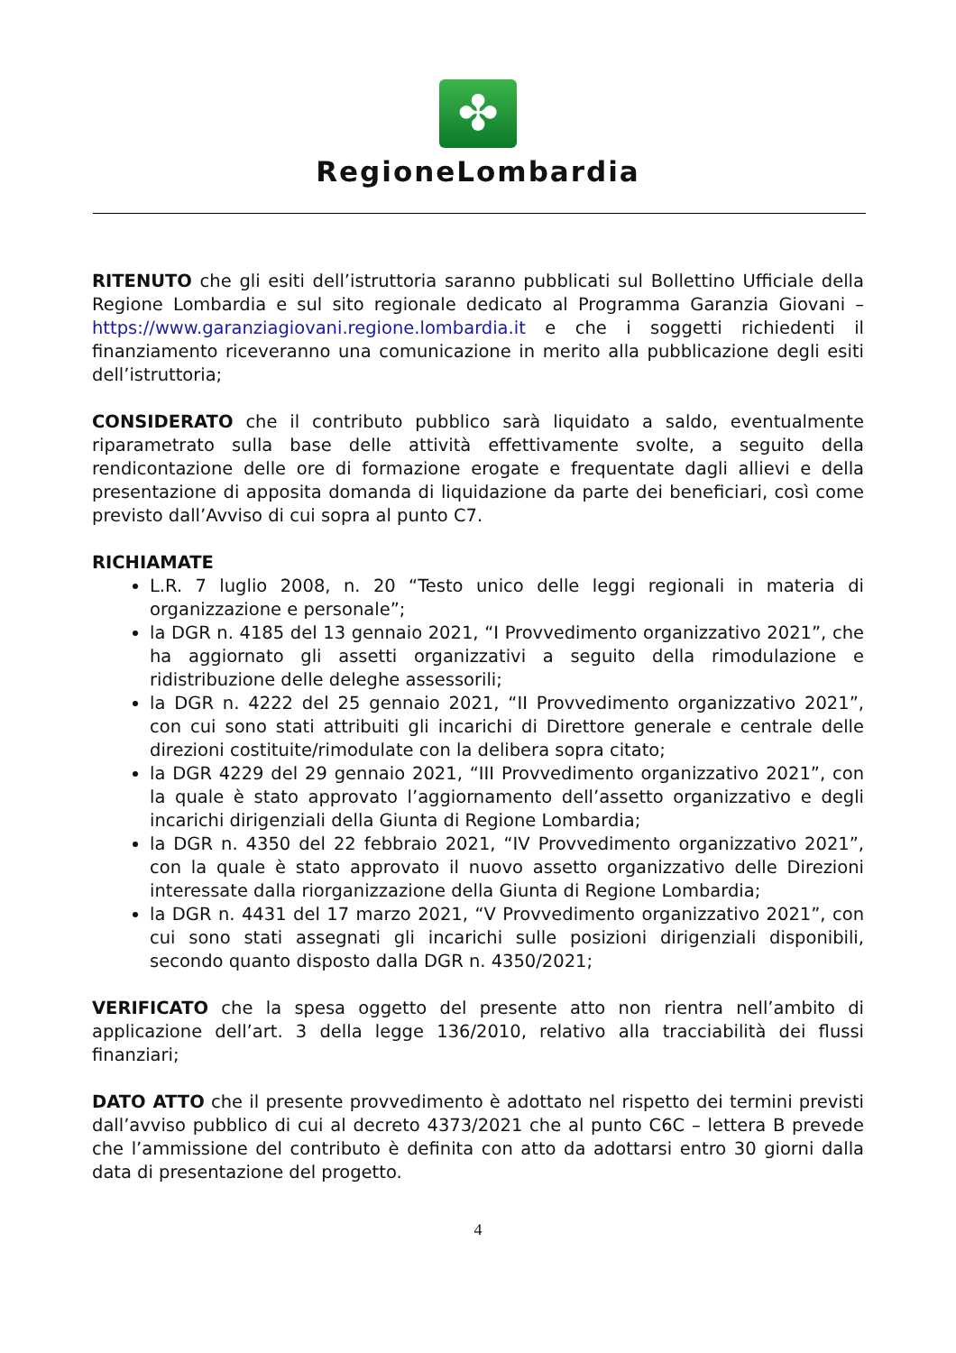✤
RegioneLombardia
RITENUTO che gli esiti dell’istruttoria saranno pubblicati sul Bollettino Ufficiale della Regione Lombardia e sul sito regionale dedicato al Programma Garanzia Giovani – https://www.garanziagiovani.regione.lombardia.it e che i soggetti richiedenti il finanziamento riceveranno una comunicazione in merito alla pubblicazione degli esiti dell’istruttoria;
CONSIDERATO che il contributo pubblico sarà liquidato a saldo, eventualmente riparametrato sulla base delle attività effettivamente svolte, a seguito della rendicontazione delle ore di formazione erogate e frequentate dagli allievi e della presentazione di apposita domanda di liquidazione da parte dei beneficiari, così come previsto dall’Avviso di cui sopra al punto C7.
RICHIAMATE
L.R. 7 luglio 2008, n. 20 “Testo unico delle leggi regionali in materia di organizzazione e personale”;
la DGR n. 4185 del 13 gennaio 2021, “I Provvedimento organizzativo 2021”, che ha aggiornato gli assetti organizzativi a seguito della rimodulazione e ridistribuzione delle deleghe assessorili;
la DGR n. 4222 del 25 gennaio 2021, “II Provvedimento organizzativo 2021”, con cui sono stati attribuiti gli incarichi di Direttore generale e centrale delle direzioni costituite/rimodulate con la delibera sopra citato;
la DGR 4229 del 29 gennaio 2021, “III Provvedimento organizzativo 2021”, con la quale è stato approvato l’aggiornamento dell’assetto organizzativo e degli incarichi dirigenziali della Giunta di Regione Lombardia;
la DGR n. 4350 del 22 febbraio 2021, “IV Provvedimento organizzativo 2021”, con la quale è stato approvato il nuovo assetto organizzativo delle Direzioni interessate dalla riorganizzazione della Giunta di Regione Lombardia;
la DGR n. 4431 del 17 marzo 2021, “V Provvedimento organizzativo 2021”, con cui sono stati assegnati gli incarichi sulle posizioni dirigenziali disponibili, secondo quanto disposto dalla DGR n. 4350/2021;
VERIFICATO che la spesa oggetto del presente atto non rientra nell’ambito di applicazione dell’art. 3 della legge 136/2010, relativo alla tracciabilità dei flussi finanziari;
DATO ATTO che il presente provvedimento è adottato nel rispetto dei termini previsti dall’avviso pubblico di cui al decreto 4373/2021 che al punto C6C – lettera B prevede che l’ammissione del contributo è definita con atto da adottarsi entro 30 giorni dalla data di presentazione del progetto.
4